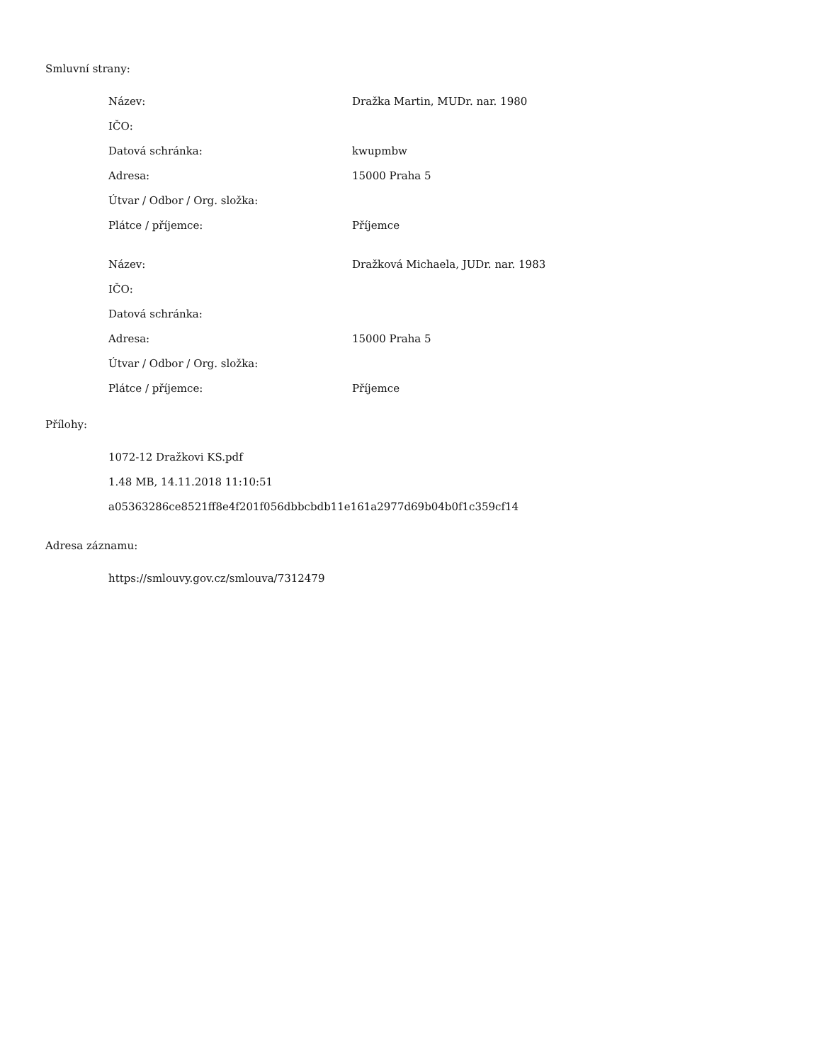Smluvní strany:
| Název: | Dražka Martin, MUDr. nar. 1980 |
| IČO: | |
| Datová schránka: | kwupmbw |
| Adresa: | 15000 Praha 5 |
| Útvar / Odbor / Org. složka: | |
| Plátce / příjemce: | Příjemce |
| Název: | Dražková Michaela, JUDr. nar. 1983 |
| IČO: | |
| Datová schránka: | |
| Adresa: | 15000 Praha 5 |
| Útvar / Odbor / Org. složka: | |
| Plátce / příjemce: | Příjemce |
Přílohy:
1072-12 Dražkovi KS.pdf
1.48 MB, 14.11.2018 11:10:51
a05363286ce8521ff8e4f201f056dbbcbdb11e161a2977d69b04b0f1c359cf14
Adresa záznamu:
https://smlouvy.gov.cz/smlouva/7312479